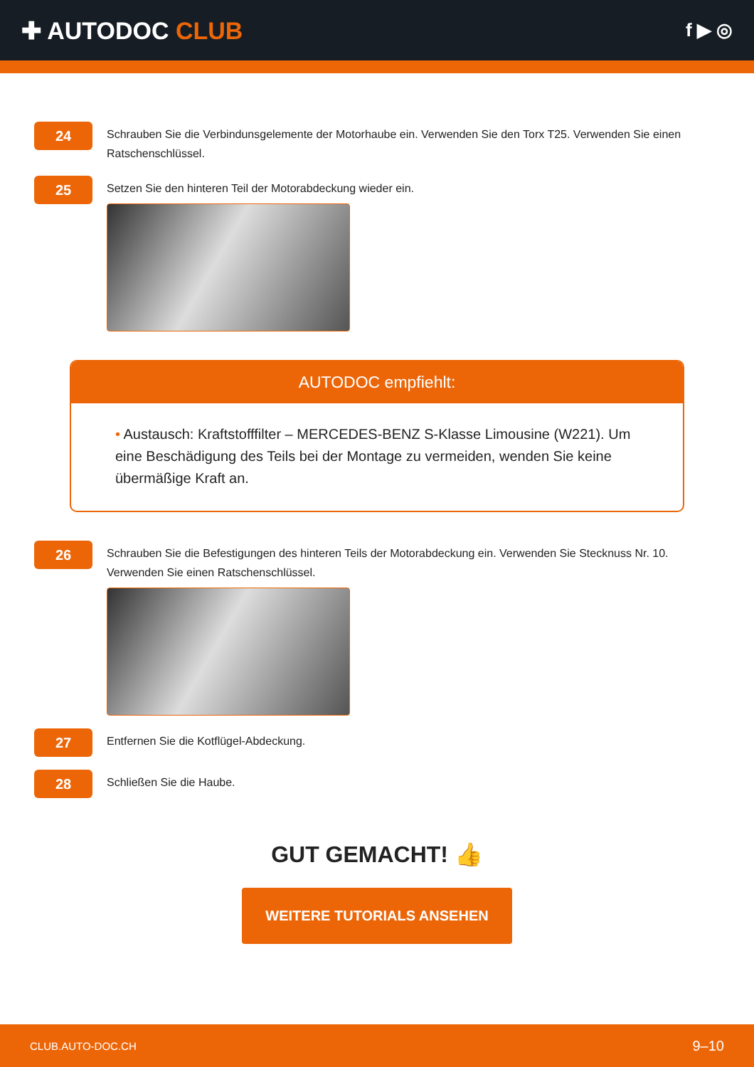✚ AUTODOC CLUB
f ▶ ◎
24
Schrauben Sie die Verbindunsgelemente der Motorhaube ein. Verwenden Sie den Torx T25. Verwenden Sie einen Ratschenschlüssel.
25
Setzen Sie den hinteren Teil der Motorabdeckung wieder ein.
AUTODOC empfiehlt:
• Austausch: Kraftstofffilter – MERCEDES-BENZ S-Klasse Limousine (W221). Um eine Beschädigung des Teils bei der Montage zu vermeiden, wenden Sie keine übermäßige Kraft an.
26
Schrauben Sie die Befestigungen des hinteren Teils der Motorabdeckung ein. Verwenden Sie Stecknuss Nr. 10. Verwenden Sie einen Ratschenschlüssel.
27
Entfernen Sie die Kotflügel-Abdeckung.
28
Schließen Sie die Haube.
GUT GEMACHT! 👍
WEITERE TUTORIALS ANSEHEN
CLUB.AUTO-DOC.CH 9–10